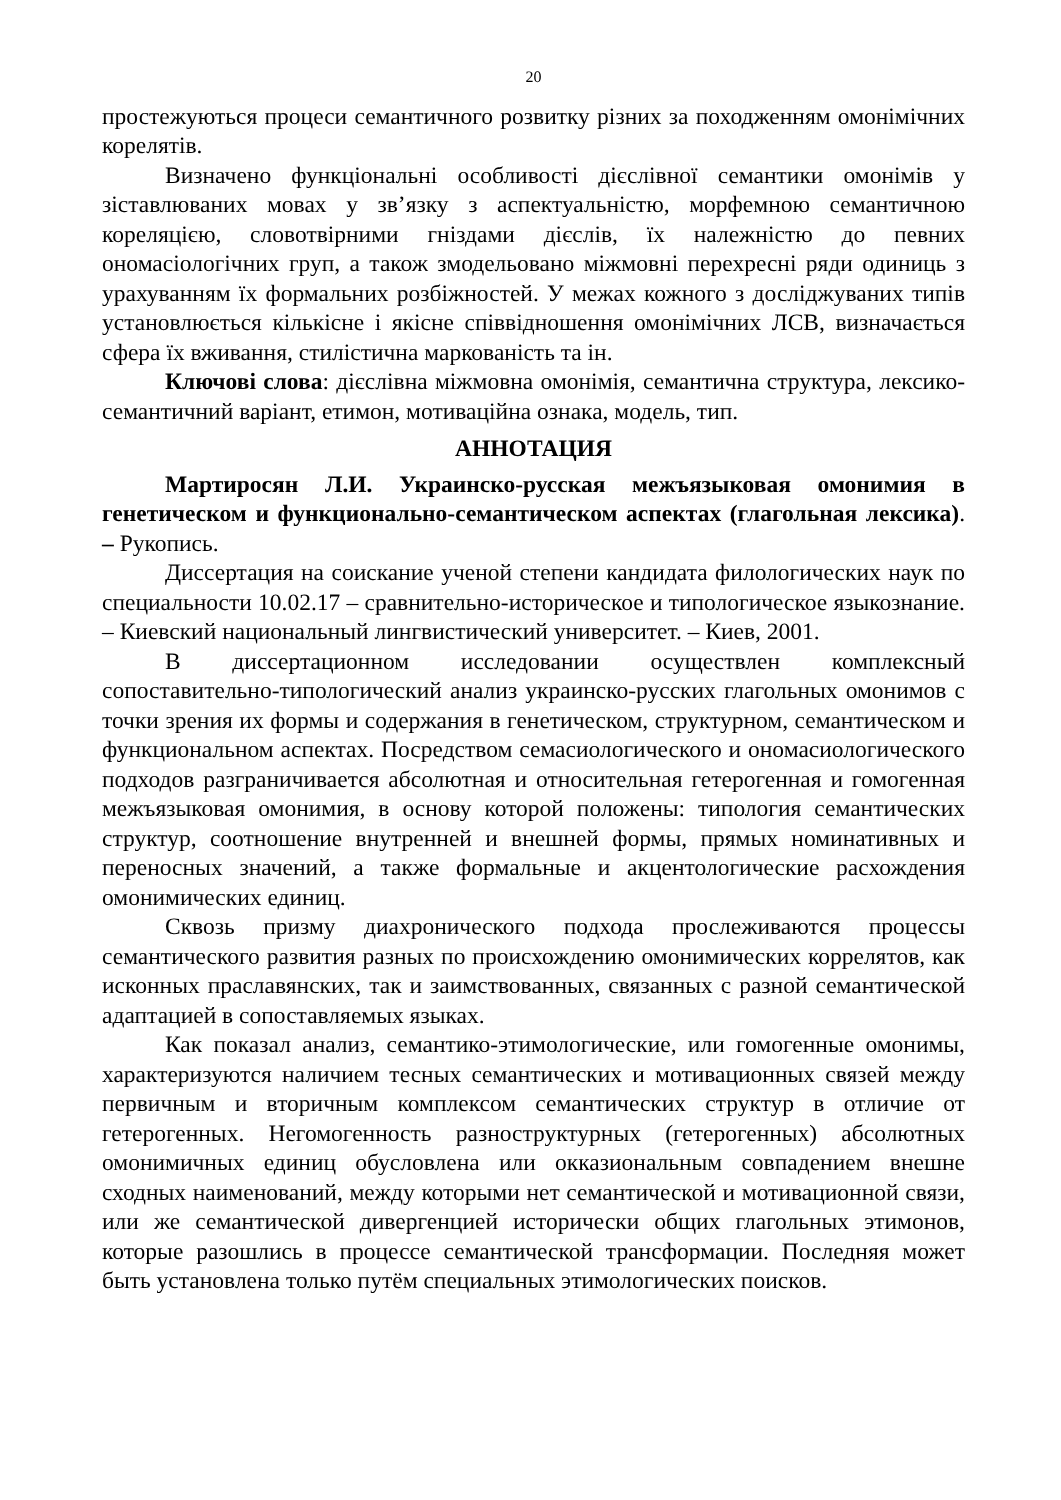20
простежуються процеси семантичного розвитку різних за походженням омонімічних корелятів.
Визначено функціональні особливості дієслівної семантики омонімів у зіставлюваних мовах у зв’язку з аспектуальністю, морфемною семантичною кореляцією, словотвірними гніздами дієслів, їх належністю до певних ономасіологічних груп, а також змодельовано міжмовні перехресні ряди одиниць з урахуванням їх формальних розбіжностей. У межах кожного з досліджуваних типів установлюється кількісне і якісне співвідношення омонімічних ЛСВ, визначається сфера їх вживання, стилістична маркованість та ін.
Ключові слова: дієслівна міжмовна омонімія, семантична структура, лексико-семантичний варіант, етимон, мотиваційна ознака, модель, тип.
АННОТАЦИЯ
Мартиросян Л.И. Украинско-русская межъязыковая омонимия в генетическом и функционально-семантическом аспектах (глагольная лексика). – Рукопись.
Диссертация на соискание ученой степени кандидата филологических наук по специальности 10.02.17 – сравнительно-историческое и типологическое языкознание. – Киевский национальный лингвистический университет. – Киев, 2001.
В диссертационном исследовании осуществлен комплексный сопоставительно-типологический анализ украинско-русских глагольных омонимов с точки зрения их формы и содержания в генетическом, структурном, семантическом и функциональном аспектах. Посредством семасиологического и ономасиологического подходов разграничивается абсолютная и относительная гетерогенная и гомогенная межъязыковая омонимия, в основу которой положены: типология семантических структур, соотношение внутренней и внешней формы, прямых номинативных и переносных значений, а также формальные и акцентологические расхождения омонимических единиц.
Сквозь призму диахронического подхода прослеживаются процессы семантического развития разных по происхождению омонимических коррелятов, как исконных праславянских, так и заимствованных, связанных с разной семантической адаптацией в сопоставляемых языках.
Как показал анализ, семантико-этимологические, или гомогенные омонимы, характеризуются наличием тесных семантических и мотивационных связей между первичным и вторичным комплексом семантических структур в отличие от гетерогенных. Негомогенность разноструктурных (гетерогенных) абсолютных омонимичных единиц обусловлена или окказиональным совпадением внешне сходных наименований, между которыми нет семантической и мотивационной связи, или же семантической дивергенцией исторически общих глагольных этимонов, которые разошлись в процессе семантической трансформации. Последняя может быть установлена только путём специальных этимологических поисков.